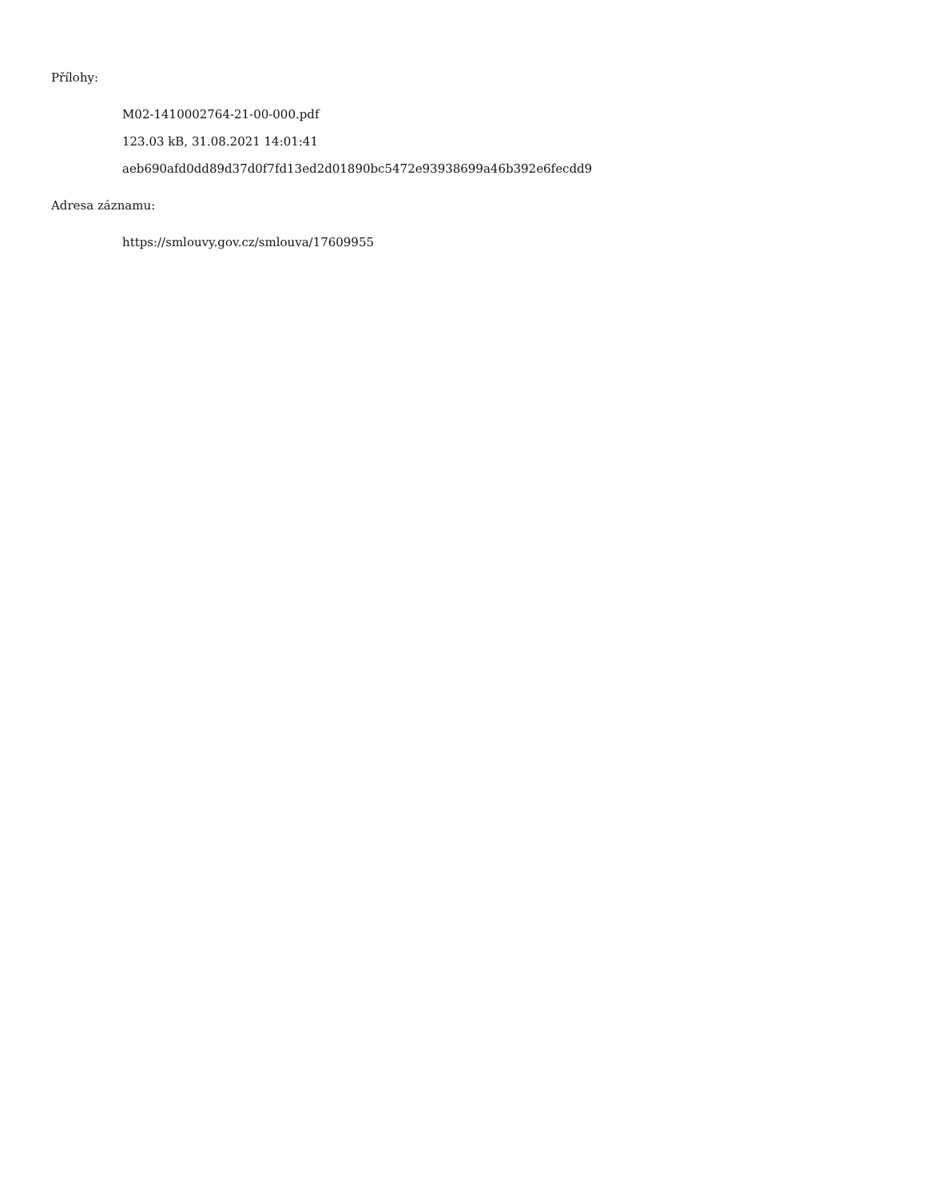Přílohy:
M02-1410002764-21-00-000.pdf
123.03 kB, 31.08.2021 14:01:41
aeb690afd0dd89d37d0f7fd13ed2d01890bc5472e93938699a46b392e6fecdd9
Adresa záznamu:
https://smlouvy.gov.cz/smlouva/17609955